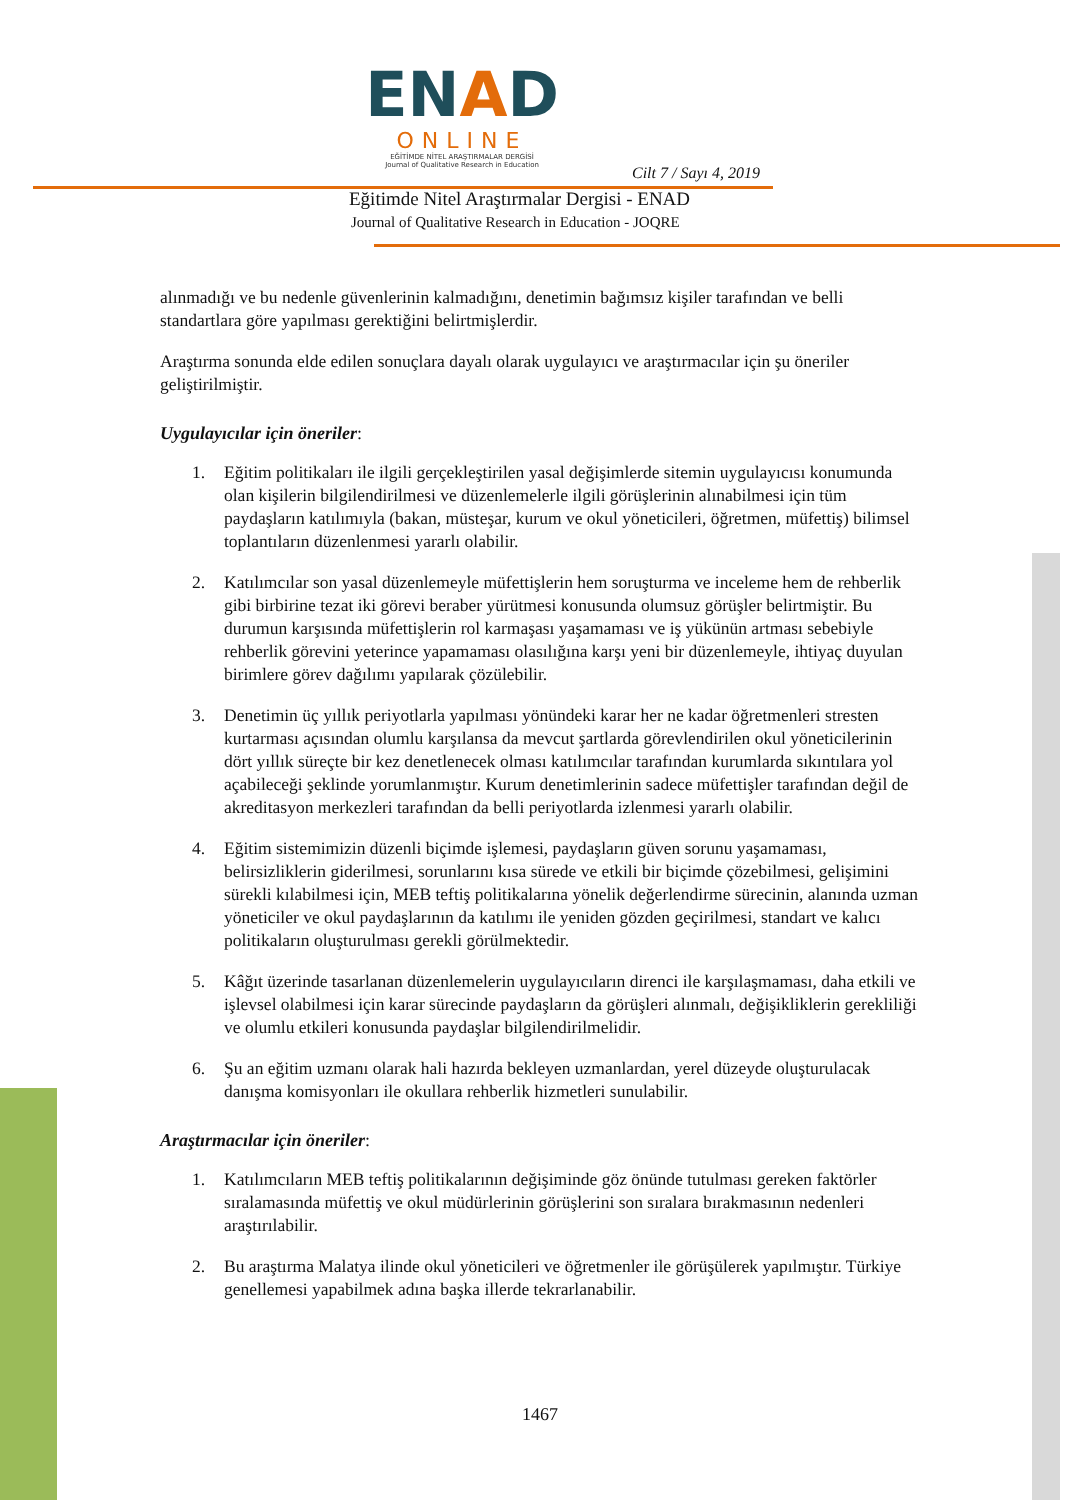ENAD
ONLINE
EĞİTİMDE NİTEL ARAŞTIRMALAR DERGİSİ
Journal of Qualitative Research in Education
Cilt 7 / Sayı 4, 2019
Eğitimde Nitel Araştırmalar Dergisi - ENAD
Journal of Qualitative Research in Education - JOQRE
alınmadığı ve bu nedenle güvenlerinin kalmadığını, denetimin bağımsız kişiler tarafından ve belli standartlara göre yapılması gerektiğini belirtmişlerdir.
Araştırma sonunda elde edilen sonuçlara dayalı olarak uygulayıcı ve araştırmacılar için şu öneriler geliştirilmiştir.
Uygulayıcılar için öneriler:
1. Eğitim politikaları ile ilgili gerçekleştirilen yasal değişimlerde sitemin uygulayıcısı konumunda olan kişilerin bilgilendirilmesi ve düzenlemelerle ilgili görüşlerinin alınabilmesi için tüm paydaşların katılımıyla (bakan, müsteşar, kurum ve okul yöneticileri, öğretmen, müfettiş) bilimsel toplantıların düzenlenmesi yararlı olabilir.
2. Katılımcılar son yasal düzenlemeyle müfettişlerin hem soruşturma ve inceleme hem de rehberlik gibi birbirine tezat iki görevi beraber yürütmesi konusunda olumsuz görüşler belirtmiştir. Bu durumun karşısında müfettişlerin rol karmaşası yaşamaması ve iş yükünün artması sebebiyle rehberlik görevini yeterince yapamaması olasılığına karşı yeni bir düzenlemeyle, ihtiyaç duyulan birimlere görev dağılımı yapılarak çözülebilir.
3. Denetimin üç yıllık periyotlarla yapılması yönündeki karar her ne kadar öğretmenleri stresten kurtarması açısından olumlu karşılansa da mevcut şartlarda görevlendirilen okul yöneticilerinin dört yıllık süreçte bir kez denetlenecek olması katılımcılar tarafından kurumlarda sıkıntılara yol açabileceği şeklinde yorumlanmıştır. Kurum denetimlerinin sadece müfettişler tarafından değil de akreditasyon merkezleri tarafından da belli periyotlarda izlenmesi yararlı olabilir.
4. Eğitim sistemimizin düzenli biçimde işlemesi, paydaşların güven sorunu yaşamaması, belirsizliklerin giderilmesi, sorunlarını kısa sürede ve etkili bir biçimde çözebilmesi, gelişimini sürekli kılabilmesi için, MEB teftiş politikalarına yönelik değerlendirme sürecinin, alanında uzman yöneticiler ve okul paydaşlarının da katılımı ile yeniden gözden geçirilmesi, standart ve kalıcı politikaların oluşturulması gerekli görülmektedir.
5. Kâğıt üzerinde tasarlanan düzenlemelerin uygulayıcıların direnci ile karşılaşmaması, daha etkili ve işlevsel olabilmesi için karar sürecinde paydaşların da görüşleri alınmalı, değişikliklerin gerekliliği ve olumlu etkileri konusunda paydaşlar bilgilendirilmelidir.
6. Şu an eğitim uzmanı olarak hali hazırda bekleyen uzmanlardan, yerel düzeyde oluşturulacak danışma komisyonları ile okullara rehberlik hizmetleri sunulabilir.
Araştırmacılar için öneriler:
1. Katılımcıların MEB teftiş politikalarının değişiminde göz önünde tutulması gereken faktörler sıralamasında müfettiş ve okul müdürlerinin görüşlerini son sıralara bırakmasının nedenleri araştırılabilir.
2. Bu araştırma Malatya ilinde okul yöneticileri ve öğretmenler ile görüşülerek yapılmıştır. Türkiye genellemesi yapabilmek adına başka illerde tekrarlanabilir.
1467